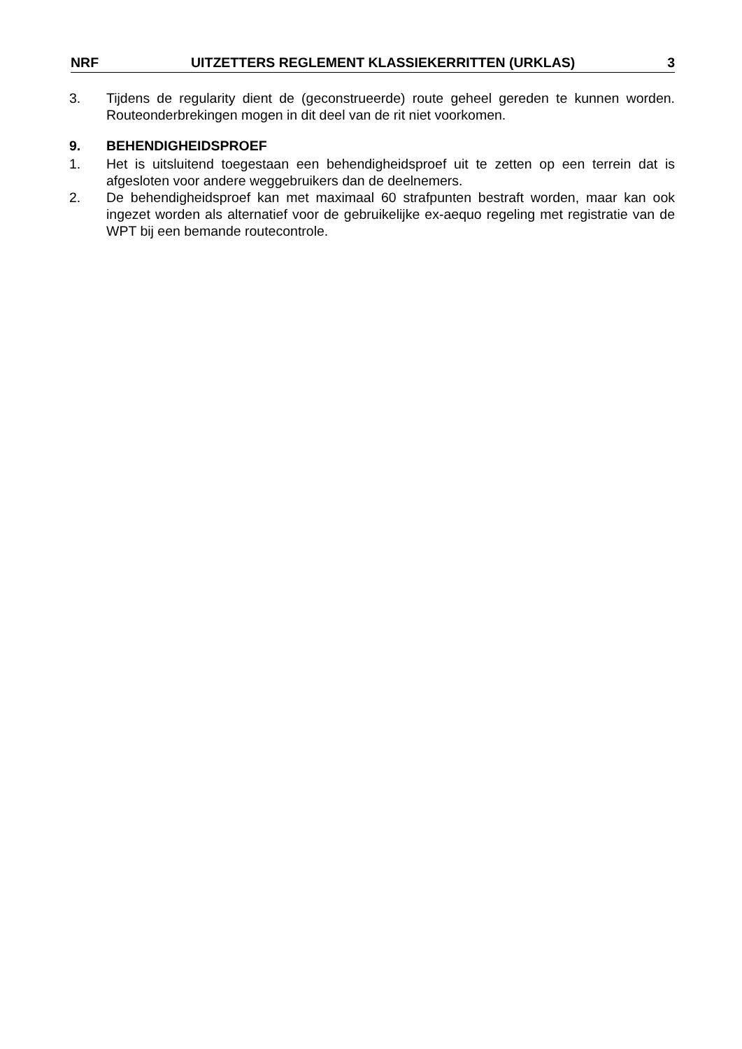NRF UITZETTERS REGLEMENT KLASSIEKERRITTEN (URKLAS) 3
3. Tijdens de regularity dient de (geconstrueerde) route geheel gereden te kunnen worden. Routeonderbrekingen mogen in dit deel van de rit niet voorkomen.
9. BEHENDIGHEIDSPROEF
1. Het is uitsluitend toegestaan een behendigheidsproef uit te zetten op een terrein dat is afgesloten voor andere weggebruikers dan de deelnemers.
2. De behendigheidsproef kan met maximaal 60 strafpunten bestraft worden, maar kan ook ingezet worden als alternatief voor de gebruikelijke ex-aequo regeling met registratie van de WPT bij een bemande routecontrole.